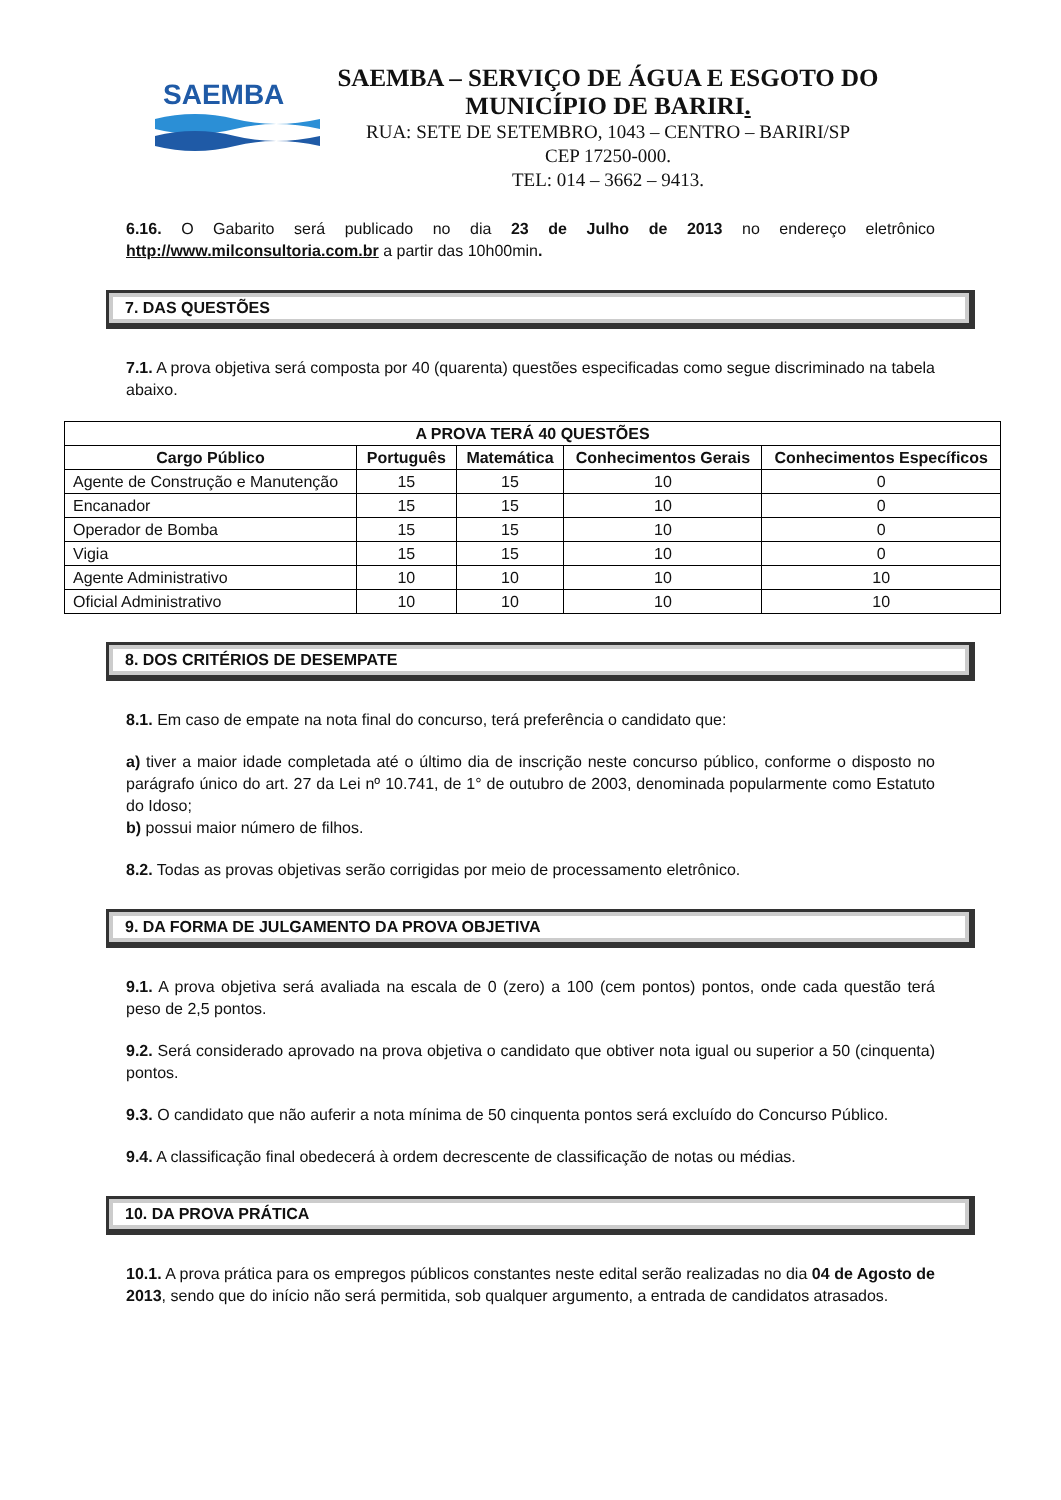SAEMBA
SAEMBA – SERVIÇO DE ÁGUA E ESGOTO DO MUNICÍPIO DE BARIRI.
RUA: SETE DE SETEMBRO, 1043 – CENTRO – BARIRI/SP
CEP 17250-000.
TEL: 014 – 3662 – 9413.
6.16. O Gabarito será publicado no dia 23 de Julho de 2013 no endereço eletrônico http://www.milconsultoria.com.br a partir das 10h00min.
7. DAS QUESTÕES
7.1. A prova objetiva será composta por 40 (quarenta) questões especificadas como segue discriminado na tabela abaixo.
| A PROVA TERÁ 40 QUESTÕES | | | | |
| --- | --- | --- | --- | --- |
| Cargo Público | Português | Matemática | Conhecimentos Gerais | Conhecimentos Específicos |
| Agente de Construção e Manutenção | 15 | 15 | 10 | 0 |
| Encanador | 15 | 15 | 10 | 0 |
| Operador de Bomba | 15 | 15 | 10 | 0 |
| Vigia | 15 | 15 | 10 | 0 |
| Agente Administrativo | 10 | 10 | 10 | 10 |
| Oficial Administrativo | 10 | 10 | 10 | 10 |
8. DOS CRITÉRIOS DE DESEMPATE
8.1. Em caso de empate na nota final do concurso, terá preferência o candidato que:
a) tiver a maior idade completada até o último dia de inscrição neste concurso público, conforme o disposto no parágrafo único do art. 27 da Lei nº 10.741, de 1° de outubro de 2003, denominada popularmente como Estatuto do Idoso;
b) possui maior número de filhos.
8.2. Todas as provas objetivas serão corrigidas por meio de processamento eletrônico.
9. DA FORMA DE JULGAMENTO DA PROVA OBJETIVA
9.1. A prova objetiva será avaliada na escala de 0 (zero) a 100 (cem pontos) pontos, onde cada questão terá peso de 2,5 pontos.
9.2. Será considerado aprovado na prova objetiva o candidato que obtiver nota igual ou superior a 50 (cinquenta) pontos.
9.3. O candidato que não auferir a nota mínima de 50 cinquenta pontos será excluído do Concurso Público.
9.4. A classificação final obedecerá à ordem decrescente de classificação de notas ou médias.
10. DA PROVA PRÁTICA
10.1. A prova prática para os empregos públicos constantes neste edital serão realizadas no dia 04 de Agosto de 2013, sendo que do início não será permitida, sob qualquer argumento, a entrada de candidatos atrasados.